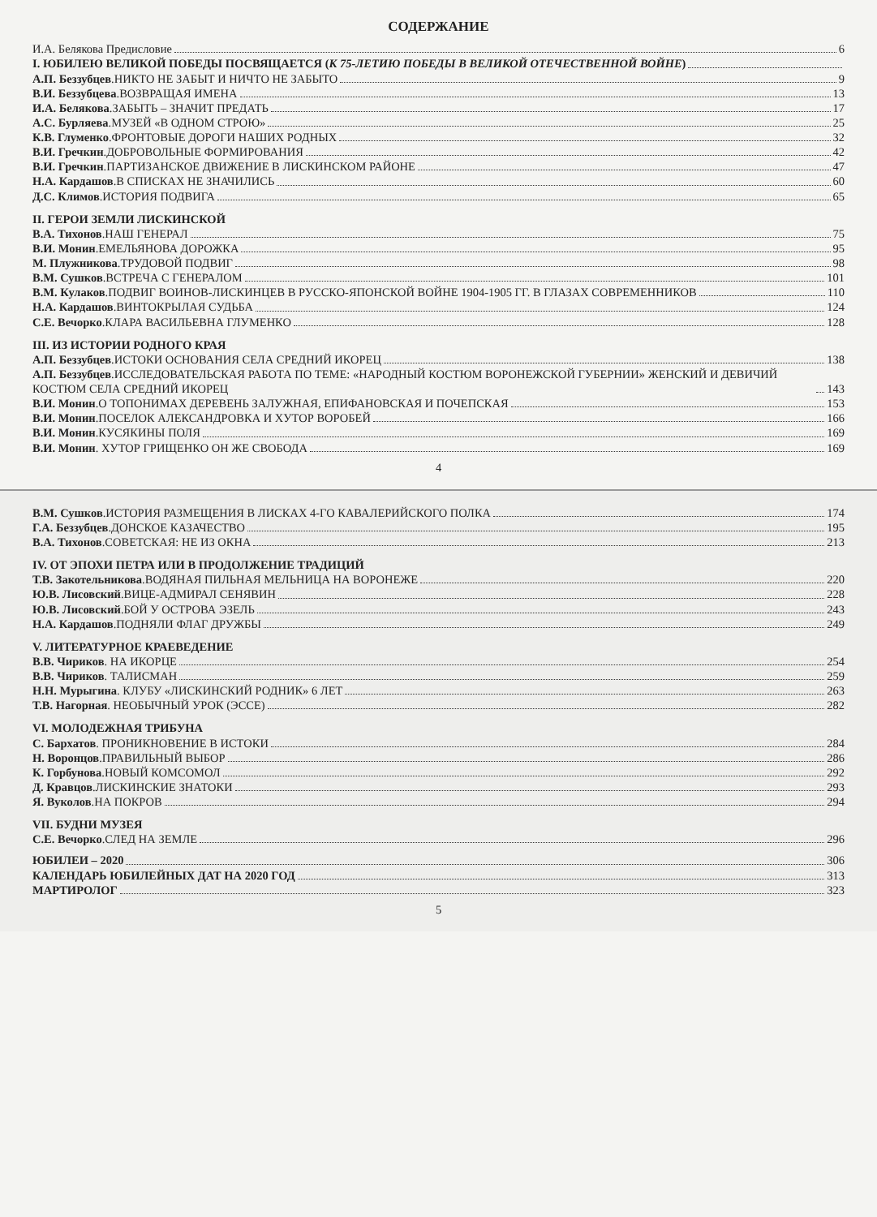СОДЕРЖАНИЕ
И.А. Белякова Предисловие 6
I. ЮБИЛЕЮ ВЕЛИКОЙ ПОБЕДЫ ПОСВЯЩАЕТСЯ (К 75-ЛЕТИЮ ПОБЕДЫ В ВЕЛИКОЙ ОТЕЧЕСТВЕННОЙ ВОЙНЕ)
А.П. Беззубцев.НИКТО НЕ ЗАБЫТ И НИЧТО НЕ ЗАБЫТО 9
В.И. Беззубцева.ВОЗВРАЩАЯ ИМЕНА 13
И.А. Белякова.ЗАБЫТЬ – ЗНАЧИТ ПРЕДАТЬ 17
А.С. Бурляева.МУЗЕЙ «В ОДНОМ СТРОЮ» 25
К.В. Глуменко.ФРОНТОВЫЕ ДОРОГИ НАШИХ РОДНЫХ 32
В.И. Гречкин.ДОБРОВОЛЬНЫЕ ФОРМИРОВАНИЯ 42
В.И. Гречкин.ПАРТИЗАНСКОЕ ДВИЖЕНИЕ В ЛИСКИНСКОМ РАЙОНЕ 47
Н.А. Кардашов.В СПИСКАХ НЕ ЗНАЧИЛИСЬ 60
Д.С. Климов.ИСТОРИЯ ПОДВИГА 65
II. ГЕРОИ ЗЕМЛИ ЛИСКИНСКОЙ
В.А. Тихонов.НАШ ГЕНЕРАЛ 75
В.И. Монин.ЕМЕЛЬЯНОВА ДОРОЖКА 95
М. Плужникова.ТРУДОВОЙ ПОДВИГ 98
В.М. Сушков.ВСТРЕЧА С ГЕНЕРАЛОМ 101
В.М. Кулаков.ПОДВИГ ВОИНОВ-ЛИСКИНЦЕВ В РУССКО-ЯПОНСКОЙ ВОЙНЕ 1904-1905 ГГ. В ГЛАЗАХ СОВРЕМЕННИКОВ 110
Н.А. Кардашов.ВИНТОКРЫЛАЯ СУДЬБА 124
С.Е. Вечорко.КЛАРА ВАСИЛЬЕВНА ГЛУМЕНКО 128
III. ИЗ ИСТОРИИ РОДНОГО КРАЯ
А.П. Беззубцев.ИСТОКИ ОСНОВАНИЯ СЕЛА СРЕДНИЙ ИКОРЕЦ 138
А.П. Беззубцев.ИССЛЕДОВАТЕЛЬСКАЯ РАБОТА ПО ТЕМЕ: «НАРОДНЫЙ КОСТЮМ ВОРОНЕЖСКОЙ ГУБЕРНИИ» ЖЕНСКИЙ И ДЕВИЧИЙ КОСТЮМ СЕЛА СРЕДНИЙ ИКОРЕЦ 143
В.И. Монин.О ТОПОНИМАХ ДЕРЕВЕНЬ ЗАЛУЖНАЯ, ЕПИФАНОВСКАЯ И ПОЧЕПСКАЯ 153
В.И. Монин.ПОСЕЛОК АЛЕКСАНДРОВКА И ХУТОР ВОРОБЕЙ 166
В.И. Монин.КУСЯКИНЫ ПОЛЯ 169
В.И. Монин. ХУТОР ГРИЩЕНКО ОН ЖЕ СВОБОДА 169
4
В.М. Сушков.ИСТОРИЯ РАЗМЕЩЕНИЯ В ЛИСКАХ 4-ГО КАВАЛЕРИЙСКОГО ПОЛКА 174
Г.А. Беззубцев.ДОНСКОЕ КАЗАЧЕСТВО 195
В.А. Тихонов.СОВЕТСКАЯ: НЕ ИЗ ОКНА 213
IV. ОТ ЭПОХИ ПЕТРА ИЛИ В ПРОДОЛЖЕНИЕ ТРАДИЦИЙ
Т.В. Закотельникова.ВОДЯНАЯ ПИЛЬНАЯ МЕЛЬНИЦА НА ВОРОНЕЖЕ 220
Ю.В. Лисовский.ВИЦЕ-АДМИРАЛ СЕНЯВИН 228
Ю.В. Лисовский.БОЙ У ОСТРОВА ЭЗЕЛЬ 243
Н.А. Кардашов.ПОДНЯЛИ ФЛАГ ДРУЖБЫ 249
V. ЛИТЕРАТУРНОЕ КРАЕВЕДЕНИЕ
В.В. Чириков. НА ИКОРЦЕ 254
В.В. Чириков. ТАЛИСМАН 259
Н.Н. Мурыгина. КЛУБУ «ЛИСКИНСКИЙ РОДНИК» 6 ЛЕТ 263
Т.В. Нагорная. НЕОБЫЧНЫЙ УРОК (ЭССЕ) 282
VI. МОЛОДЕЖНАЯ ТРИБУНА
С. Бархатов. ПРОНИКНОВЕНИЕ В ИСТОКИ 284
Н. Воронцов.ПРАВИЛЬНЫЙ ВЫБОР 286
К. Горбунова.НОВЫЙ КОМСОМОЛ 292
Д. Кравцов.ЛИСКИНСКИЕ ЗНАТОКИ 293
Я. Вуколов.НА ПОКРОВ 294
VII. БУДНИ МУЗЕЯ
С.Е. Вечорко.СЛЕД НА ЗЕМЛЕ 296
ЮБИЛЕИ – 2020 306
КАЛЕНДАРЬ ЮБИЛЕЙНЫХ ДАТ НА 2020 ГОД 313
МАРТИРОЛОГ 323
5